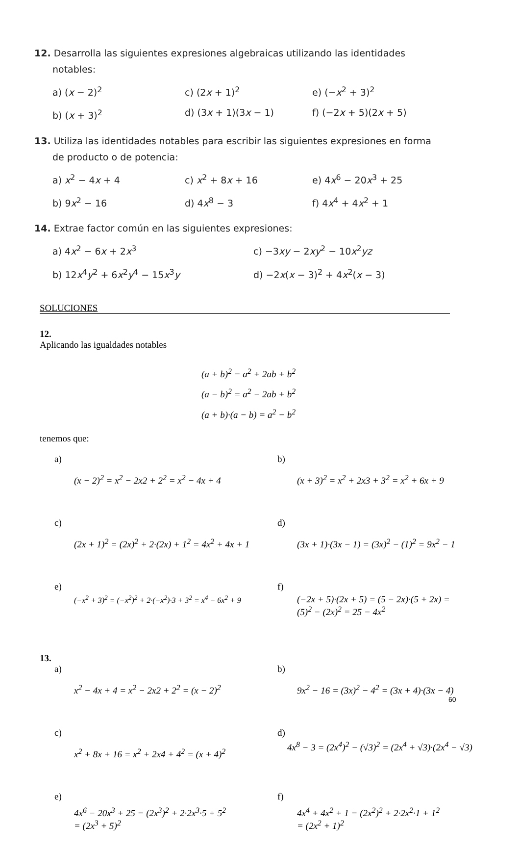12. Desarrolla las siguientes expresiones algebraicas utilizando las identidades
notables:
a) (x − 2)<sup>2</sup> c) (2x + 1)<sup>2</sup> e) (−x<sup>2</sup> + 3)<sup>2</sup>
b) (x + 3)<sup>2</sup> d) (3x + 1)(3x − 1) f) (−2x + 5)(2x + 5)
13. Utiliza las identidades notables para escribir las siguientes expresiones en forma
de producto o de potencia:
a) x<sup>2</sup> − 4x + 4 c) x<sup>2</sup> + 8x + 16 e) 4x<sup>6</sup> − 20x<sup>3</sup> + 25
b) 9x<sup>2</sup> − 16 d) 4x<sup>8</sup> − 3 f) 4x<sup>4</sup> + 4x<sup>2</sup> + 1
14. Extrae factor común en las siguientes expresiones:
a) 4x<sup>2</sup> − 6x + 2x<sup>3</sup> c) −3xy − 2xy<sup>2</sup> − 10x<sup>2</sup>yz
b) 12x<sup>4</sup>y<sup>2</sup> + 6x<sup>2</sup>y<sup>4</sup> − 15x<sup>3</sup>y d) −2x(x − 3)<sup>2</sup> + 4x<sup>2</sup>(x − 3)
SOLUCIONES
12.
Aplicando las igualdades notables
(a + b)<sup>2</sup> = a<sup>2</sup> + 2ab + b<sup>2</sup>
(a − b)<sup>2</sup> = a<sup>2</sup> − 2ab + b<sup>2</sup>
(a + b)·(a − b) = a<sup>2</sup> − b<sup>2</sup>
tenemos que:
a)
(x − 2)<sup>2</sup> = x<sup>2</sup> − 2x2 + 2<sup>2</sup> = x<sup>2</sup> − 4x + 4
b)
(x + 3)<sup>2</sup> = x<sup>2</sup> + 2x3 + 3<sup>2</sup> = x<sup>2</sup> + 6x + 9
c)
(2x + 1)<sup>2</sup> = (2x)<sup>2</sup> + 2·(2x) + 1<sup>2</sup> = 4x<sup>2</sup> + 4x + 1
d)
(3x + 1)·(3x − 1) = (3x)<sup>2</sup> − (1)<sup>2</sup> = 9x<sup>2</sup> − 1
e)
(−x<sup>2</sup> + 3)<sup>2</sup> = (−x<sup>2</sup>)<sup>2</sup> + 2·(−x<sup>2</sup>)·3 + 3<sup>2</sup> = x<sup>4</sup> − 6x<sup>2</sup> + 9
f)
(−2x + 5)·(2x + 5) = (5 − 2x)·(5 + 2x) =
(5)<sup>2</sup> − (2x)<sup>2</sup> = 25 − 4x<sup>2</sup>
13.
a)
x<sup>2</sup> − 4x + 4 = x<sup>2</sup> − 2x2 + 2<sup>2</sup> = (x − 2)<sup>2</sup>
b)
9x<sup>2</sup> − 16 = (3x)<sup>2</sup> − 4<sup>2</sup> = (3x + 4)·(3x − 4)
c)
x<sup>2</sup> + 8x + 16 = x<sup>2</sup> + 2x4 + 4<sup>2</sup> = (x + 4)<sup>2</sup>
d)
4x<sup>8</sup> − 3 = (2x<sup>4</sup>)<sup>2</sup> − (√3)<sup>2</sup> = (2x<sup>4</sup> + √3)·(2x<sup>4</sup> − √3)
e)
4x<sup>6</sup> − 20x<sup>3</sup> + 25 = (2x<sup>3</sup>)<sup>2</sup> + 2·2x<sup>3</sup>·5 + 5<sup>2</sup>
= (2x<sup>3</sup> + 5)<sup>2</sup>
f)
4x<sup>4</sup> + 4x<sup>2</sup> + 1 = (2x<sup>2</sup>)<sup>2</sup> + 2·2x<sup>2</sup>·1 + 1<sup>2</sup>
= (2x<sup>2</sup> + 1)<sup>2</sup>
60